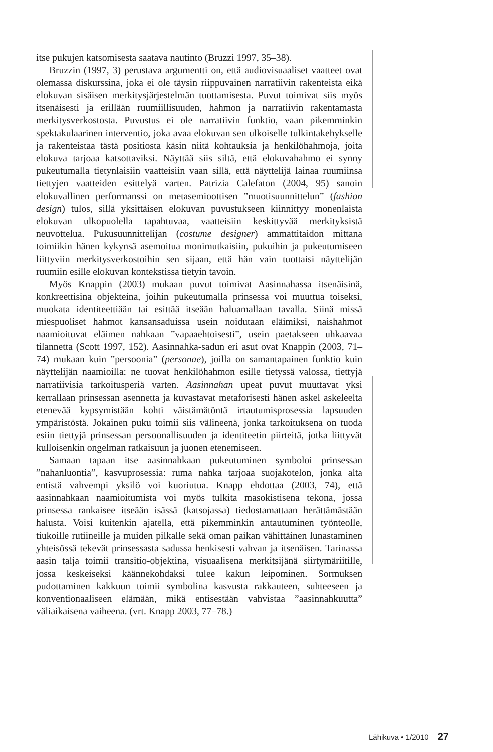itse pukujen katsomisesta saatava nautinto (Bruzzi 1997, 35–38).
Bruzzin (1997, 3) perustava argumentti on, että audiovisuaaliset vaatteet ovat olemassa diskurssina, joka ei ole täysin riippuvainen narratiivin rakenteista eikä elokuvan sisäisen merkitysjärjestelmän tuottamisesta. Puvut toimivat siis myös itsenäisesti ja erillään ruumiillisuuden, hahmon ja narratiivin rakentamasta merkitysverkostosta. Puvustus ei ole narratiivin funktio, vaan pikemminkin spektakulaarinen interventio, joka avaa elokuvan sen ulkoiselle tulkintakehykselle ja rakenteistaa tästä positiosta käsin niitä kohtauksia ja henkilöhahmoja, joita elokuva tarjoaa katsottaviksi. Näyttää siis siltä, että elokuvahahmo ei synny pukeutumalla tietynlaisiin vaatteisiin vaan sillä, että näyttelijä lainaa ruumiinsa tiettyjen vaatteiden esittelyä varten. Patrizia Calefaton (2004, 95) sanoin elokuvallinen performanssi on metasemioottisen ”muotisuunnittelun” (fashion design) tulos, sillä yksittäisen elokuvan puvustukseen kiinnittyy monenlaista elokuvan ulkopuolella tapahtuvaa, vaatteisiin keskittyvää merkityksistä neuvottelua. Pukusuunnittelijan (costume designer) ammattitaidon mittana toimiikin hänen kykynsä asemoitua monimutkaisiin, pukuihin ja pukeutumiseen liittyviin merkitysverkostoihin sen sijaan, että hän vain tuottaisi näyttelijän ruumiin esille elokuvan kontekstissa tietyin tavoin.
Myös Knappin (2003) mukaan puvut toimivat Aasinnahassa itsenäisinä, konkreettisina objekteina, joihin pukeutumalla prinsessa voi muuttua toiseksi, muokata identiteettiään tai esittää itseään haluamallaan tavalla. Siinä missä miespuoliset hahmot kansansaduissa usein noidutaan eläimiksi, naishahmot naamioituvat eläimen nahkaan ”vapaaehtoisesti”, usein paetakseen uhkaavaa tilannetta (Scott 1997, 152). Aasinnahka-sadun eri asut ovat Knappin (2003, 71–74) mukaan kuin ”persoonia” (personae), joilla on samantapainen funktio kuin näyttelijän naamioilla: ne tuovat henkilöhahmon esille tietyssä valossa, tiettyjä narratiivisia tarkoitusperiä varten. Aasinnahan upeat puvut muuttavat yksi kerrallaan prinsessan asennetta ja kuvastavat metaforisesti hänen askel askeleelta etenevää kypsymistään kohti väistämätöntä irtautumisprosessia lapsuuden ympäristöstä. Jokainen puku toimii siis välineenä, jonka tarkoituksena on tuoda esiin tiettyjä prinsessan persoonallisuuden ja identiteetin piirteitä, jotka liittyvät kulloisenkin ongelman ratkaisuun ja juonen etenemiseen.
Samaan tapaan itse aasinnahkaan pukeutuminen symboloi prinsessan ”nahanluontia”, kasvuprosessia: ruma nahka tarjoaa suojakotelon, jonka alta entistä vahvempi yksilö voi kuoriutua. Knapp ehdottaa (2003, 74), että aasinnahkaan naamioitumista voi myös tulkita masokistisena tekona, jossa prinsessa rankaisee itseään isässä (katsojassa) tiedostamattaan herättämästään halusta. Voisi kuitenkin ajatella, että pikemminkin antautuminen työnteolle, tiukoille rutiineille ja muiden pilkalle sekä oman paikan vähittäinen lunastaminen yhteisössä tekevät prinsessasta sadussa henkisesti vahvan ja itsenäisen. Tarinassa aasin talja toimii transitio-objektina, visuaalisena merkitsijänä siirtymäriitille, jossa keskeiseksi käännekohdaksi tulee kakun leipominen. Sormuksen pudottaminen kakkuun toimii symbolina kasvusta rakkauteen, suhteeseen ja konventionaaliseen elämään, mikä entisestään vahvistaa ”aasinnahkuutta” väliaikaisena vaiheena. (vrt. Knapp 2003, 77–78.)
Lähikuva • 1/2010 27